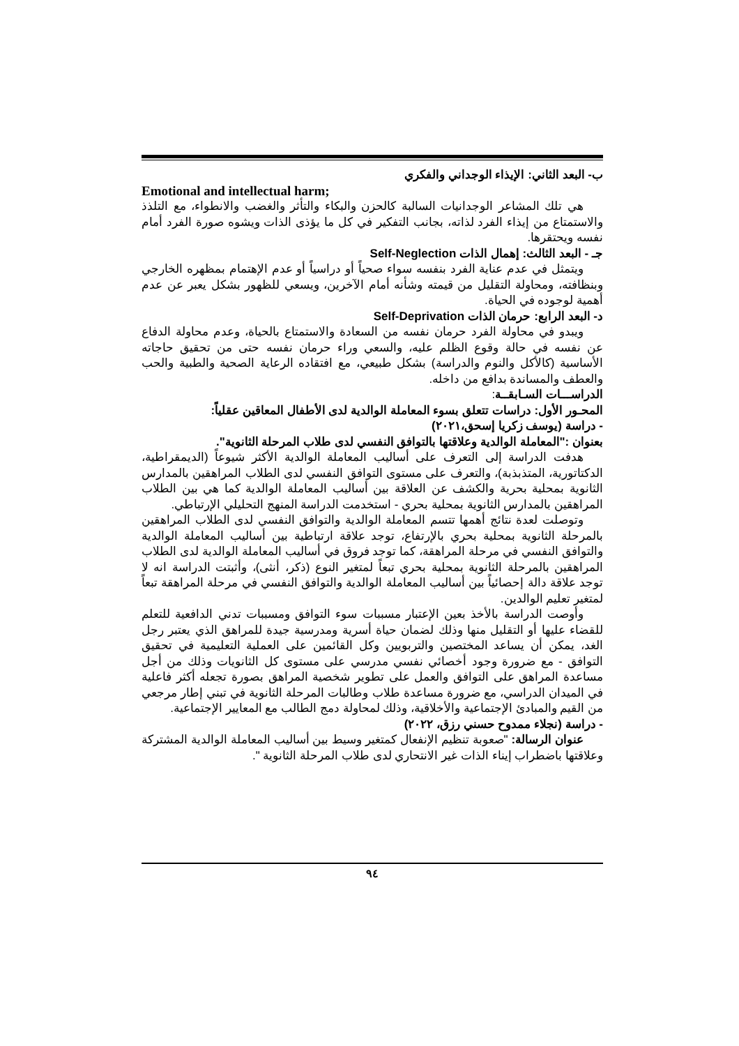ب- البعد الثاني: الإيذاء الوجداني والفكري
Emotional and intellectual harm;
هي تلك المشاعر الوجدانيات السالبة كالحزن والبكاء والتأثر والغضب والانطواء، مع التلذذ والاستمتاع من إيذاء الفرد لذاته، بجانب التفكير في كل ما يؤذى الذات ويشوه صورة الفرد أمام نفسه ويحتقرها.
جـ - البعد الثالث: إهمال الذات Self-Neglection
ويتمثل في عدم عناية الفرد بنفسه سواء صحياً أو دراسياً أو عدم الإهتمام بمظهره الخارجي وبنظافته، ومحاولة التقليل من قيمته وشأنه أمام الآخرين، ويسعي للظهور بشكل يعبر عن عدم أهمية لوجوده في الحياة.
د- البعد الرابع: حرمان الذات Self-Deprivation
ويبدو في محاولة الفرد حرمان نفسه من السعادة والاستمتاع بالحياة، وعدم محاولة الدفاع عن نفسه في حالة وقوع الظلم عليه، والسعي وراء حرمان نفسه حتى من تحقيق حاجاته الأساسية (كالأكل والنوم والدراسة) بشكل طبيعي، مع افتقاده الرعاية الصحية والطبية والحب والعطف والمساندة بدافع من داخله.
الدراســـات السـابقــة:
المحـور الأول: دراسات تتعلق بسوء المعاملة الوالدية لدى الأطفال المعاقين عقلياً:
- دراسة (يوسف زكريا إسحق،٢٠٢١)
بعنوان :"المعاملة الوالدية وعلاقتها بالتوافق النفسي لدى طلاب المرحلة الثانوية".
هدفت الدراسة إلى التعرف على أساليب المعاملة الوالدية الأكثر شيوعاً (الديمقراطية، الدكتاتورية، المتذبذبة)، والتعرف على مستوى التوافق النفسي لدى الطلاب المراهقين بالمدارس الثانوية بمحلية بحرية والكشف عن العلاقة بين أساليب المعاملة الوالدية كما هي بين الطلاب المراهقين بالمدارس الثانوية بمحلية بحري - استخدمت الدراسة المنهج التحليلي الإرتباطي.
وتوصلت لعدة نتائج أهمها تتسم المعاملة الوالدية والتوافق النفسي لدى الطلاب المراهقين بالمرحلة الثانوية بمحلية بحري بالإرتفاع، توجد علاقة ارتباطية بين أساليب المعاملة الوالدية والتوافق النفسي في مرحلة المراهقة، كما توجد فروق في أساليب المعاملة الوالدية لدى الطلاب المراهقين بالمرحلة الثانوية بمحلية بحري تبعاً لمتغير النوع (ذكر، أنثى)، وأثبتت الدراسة انه لا توجد علاقة دالة إحصائياً بين أساليب المعاملة الوالدية والتوافق النفسي في مرحلة المراهقة تبعاً لمتغير تعليم الوالدين.
وأوصت الدراسة بالأخذ بعين الإعتبار مسببات سوء التوافق ومسببات تدني الدافعية للتعلم للقضاء عليها أو التقليل منها وذلك لضمان حياة أسرية ومدرسية جيدة للمراهق الذي يعتبر رجل الغد، يمكن أن يساعد المختصين والتربويين وكل القائمين على العملية التعليمية في تحقيق التوافق - مع ضرورة وجود أخصائي نفسي مدرسي على مستوى كل الثانويات وذلك من أجل مساعدة المراهق على التوافق والعمل على تطوير شخصية المراهق بصورة تجعله أكثر فاعلية في الميدان الدراسي، مع ضرورة مساعدة طلاب وطالبات المرحلة الثانوية في تبني إطار مرجعي من القيم والمبادئ الإجتماعية والأخلاقية، وذلك لمحاولة دمج الطالب مع المعايير الإجتماعية.
- دراسة (نجلاء ممدوح حسني رزق، ٢٠٢٢)
عنوان الرسالة: "صعوبة تنظيم الإنفعال كمتغير وسيط بين أساليب المعاملة الوالدية المشتركة وعلاقتها باضطراب إيناء الذات غير الانتحاري لدى طلاب المرحلة الثانوية ".
٩٤